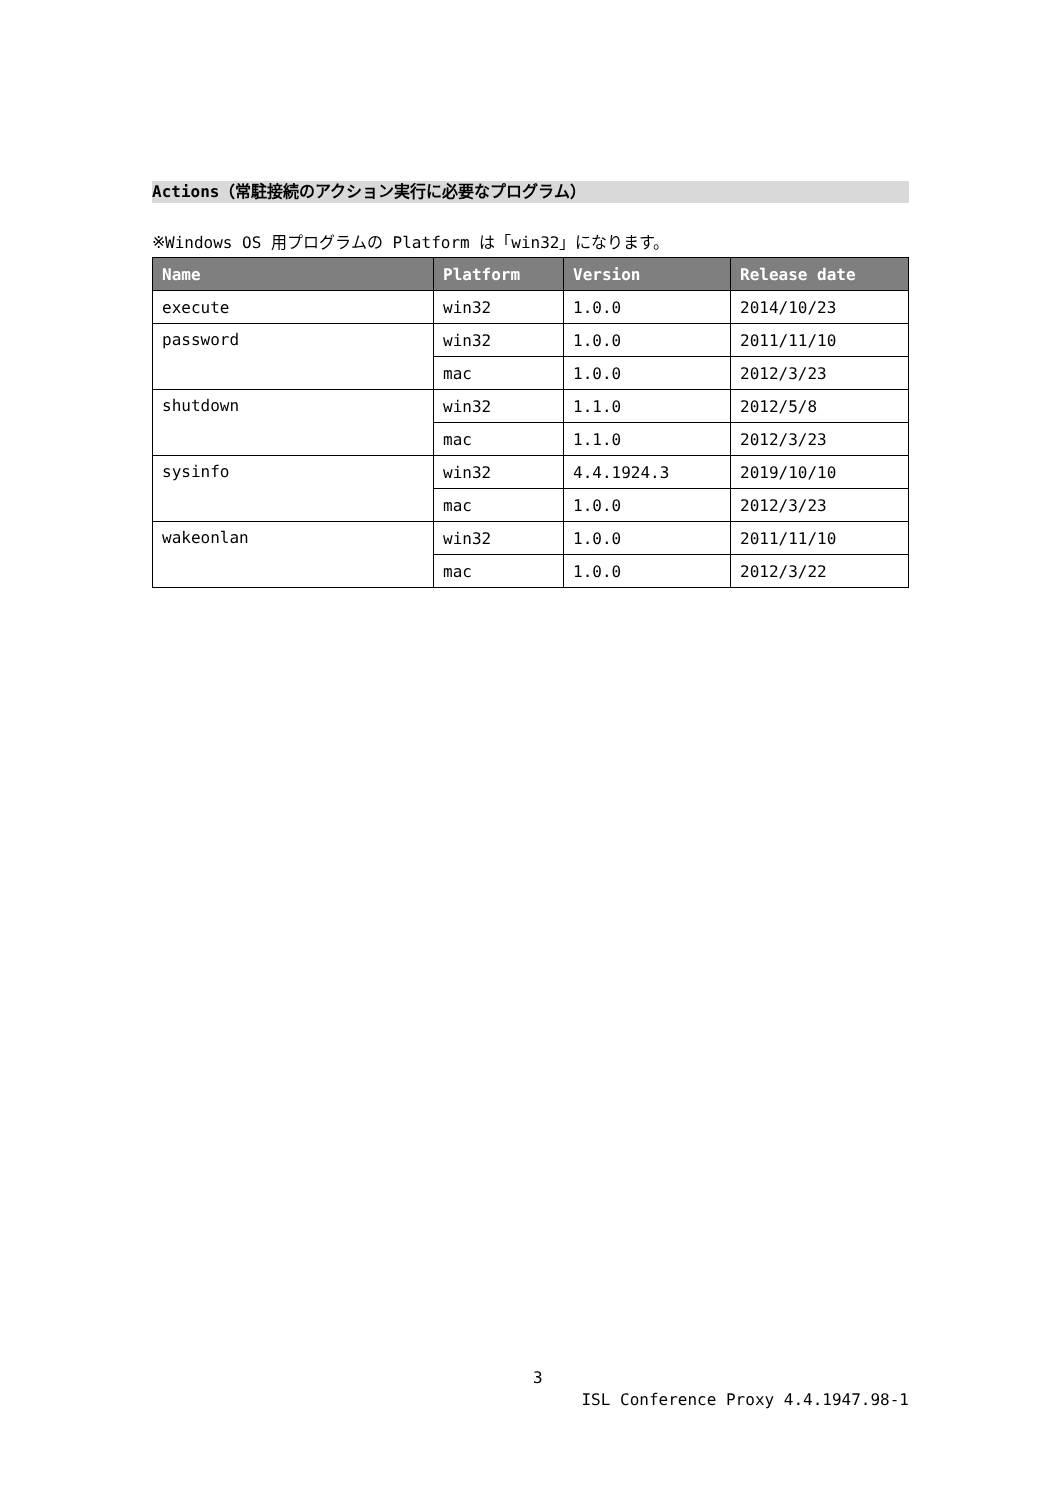Actions（常駐接続のアクション実行に必要なプログラム）
※Windows OS 用プログラムの Platform は「win32」になります。
| Name | Platform | Version | Release date |
| --- | --- | --- | --- |
| execute | win32 | 1.0.0 | 2014/10/23 |
| password | win32 | 1.0.0 | 2011/11/10 |
| | mac | 1.0.0 | 2012/3/23 |
| shutdown | win32 | 1.1.0 | 2012/5/8 |
| | mac | 1.1.0 | 2012/3/23 |
| sysinfo | win32 | 4.4.1924.3 | 2019/10/10 |
| | mac | 1.0.0 | 2012/3/23 |
| wakeonlan | win32 | 1.0.0 | 2011/11/10 |
| | mac | 1.0.0 | 2012/3/22 |
3
ISL Conference Proxy 4.4.1947.98-1